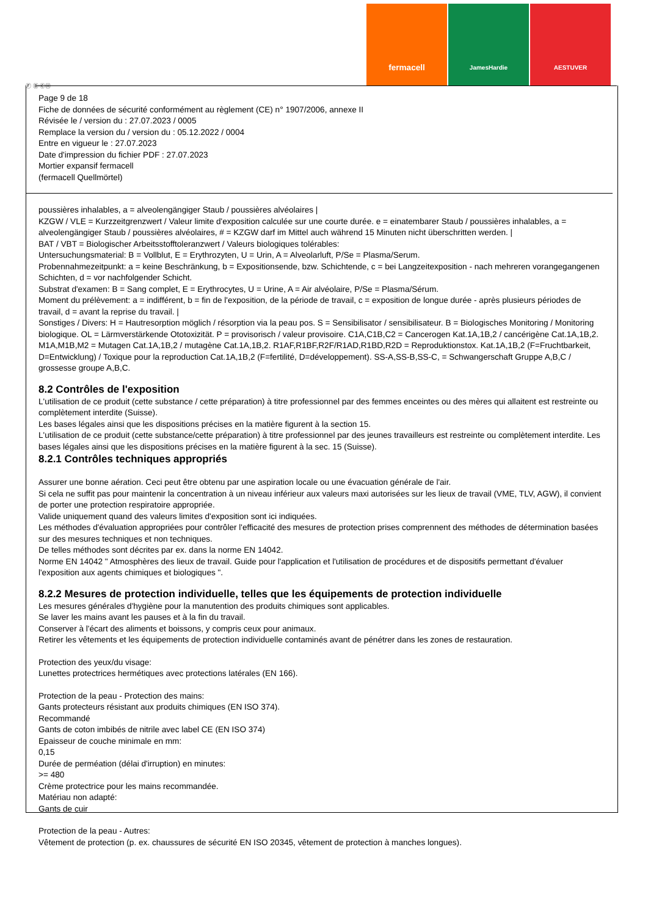fermacell
JamesHardie AESTUVER
Ⓕ Ⓑ ⒸⒽ
Page 9 de 18
Fiche de données de sécurité conformément au règlement (CE) n° 1907/2006, annexe II
Révisée le / version du : 27.07.2023 / 0005
Remplace la version du / version du : 05.12.2022 / 0004
Entre en vigueur le : 27.07.2023
Date d'impression du fichier PDF : 27.07.2023
Mortier expansif fermacell
(fermacell Quellmörtel)
poussières inhalables, a = alveolengängiger Staub / poussières alvéolaires |
KZGW / VLE = Kurzzeitgrenzwert / Valeur limite d'exposition calculée sur une courte durée. e = einatembarer Staub / poussières inhalables, a = alveolengängiger Staub / poussières alvéolaires, # = KZGW darf im Mittel auch während 15 Minuten nicht überschritten werden. |
BAT / VBT = Biologischer Arbeitsstofftoleranzwert / Valeurs biologiques tolérables:
Untersuchungsmaterial: B = Vollblut, E = Erythrozyten, U = Urin, A = Alveolarluft, P/Se = Plasma/Serum.
Probennahmezeitpunkt: a = keine Beschränkung, b = Expositionsende, bzw. Schichtende, c = bei Langzeitexposition - nach mehreren vorangegangenen Schichten, d = vor nachfolgender Schicht.
Substrat d'examen: B = Sang complet, E = Erythrocytes, U = Urine, A = Air alvéolaire, P/Se = Plasma/Sérum.
Moment du prélèvement: a = indifférent, b = fin de l'exposition, de la période de travail, c = exposition de longue durée - après plusieurs périodes de travail, d = avant la reprise du travail. |
Sonstiges / Divers: H = Hautresorption möglich / résorption via la peau pos. S = Sensibilisator / sensibilisateur. B = Biologisches Monitoring / Monitoring biologique. OL = Lärmverstärkende Ototoxizität. P = provisorisch / valeur provisoire. C1A,C1B,C2 = Cancerogen Kat.1A,1B,2 / cancérigène Cat.1A,1B,2. M1A,M1B,M2 = Mutagen Cat.1A,1B,2 / mutagène Cat.1A,1B,2. R1AF,R1BF,R2F/R1AD,R1BD,R2D = Reproduktionstox. Kat.1A,1B,2 (F=Fruchtbarkeit, D=Entwicklung) / Toxique pour la reproduction Cat.1A,1B,2 (F=fertilité, D=développement). SS-A,SS-B,SS-C, = Schwangerschaft Gruppe A,B,C / grossesse groupe A,B,C.
8.2 Contrôles de l'exposition
L'utilisation de ce produit (cette substance / cette préparation) à titre professionnel par des femmes enceintes ou des mères qui allaitent est restreinte ou complètement interdite (Suisse).
Les bases légales ainsi que les dispositions précises en la matière figurent à la section 15.
L'utilisation de ce produit (cette substance/cette préparation) à titre professionnel par des jeunes travailleurs est restreinte ou complètement interdite. Les bases légales ainsi que les dispositions précises en la matière figurent à la sec. 15 (Suisse).
8.2.1 Contrôles techniques appropriés
Assurer une bonne aération. Ceci peut être obtenu par une aspiration locale ou une évacuation générale de l'air.
Si cela ne suffit pas pour maintenir la concentration à un niveau inférieur aux valeurs maxi autorisées sur les lieux de travail (VME, TLV, AGW), il convient de porter une protection respiratoire appropriée.
Valide uniquement quand des valeurs limites d'exposition sont ici indiquées.
Les méthodes d'évaluation appropriées pour contrôler l'efficacité des mesures de protection prises comprennent des méthodes de détermination basées sur des mesures techniques et non techniques.
De telles méthodes sont décrites par ex. dans la norme EN 14042.
Norme EN 14042 " Atmosphères des lieux de travail. Guide pour l'application et l'utilisation de procédures et de dispositifs permettant d'évaluer l'exposition aux agents chimiques et biologiques ".
8.2.2 Mesures de protection individuelle, telles que les équipements de protection individuelle
Les mesures générales d'hygiène pour la manutention des produits chimiques sont applicables.
Se laver les mains avant les pauses et à la fin du travail.
Conserver à l'écart des aliments et boissons, y compris ceux pour animaux.
Retirer les vêtements et les équipements de protection individuelle contaminés avant de pénétrer dans les zones de restauration.
Protection des yeux/du visage:
Lunettes protectrices hermétiques avec protections latérales (EN 166).
Protection de la peau - Protection des mains:
Gants protecteurs résistant aux produits chimiques (EN ISO 374).
Recommandé
Gants de coton imbibés de nitrile avec label CE (EN ISO 374)
Epaisseur de couche minimale en mm:
0,15
Durée de perméation (délai d'irruption) en minutes:
>= 480
Crème protectrice pour les mains recommandée.
Matériau non adapté:
Gants de cuir
Protection de la peau - Autres:
Vêtement de protection (p. ex. chaussures de sécurité EN ISO 20345, vêtement de protection à manches longues).